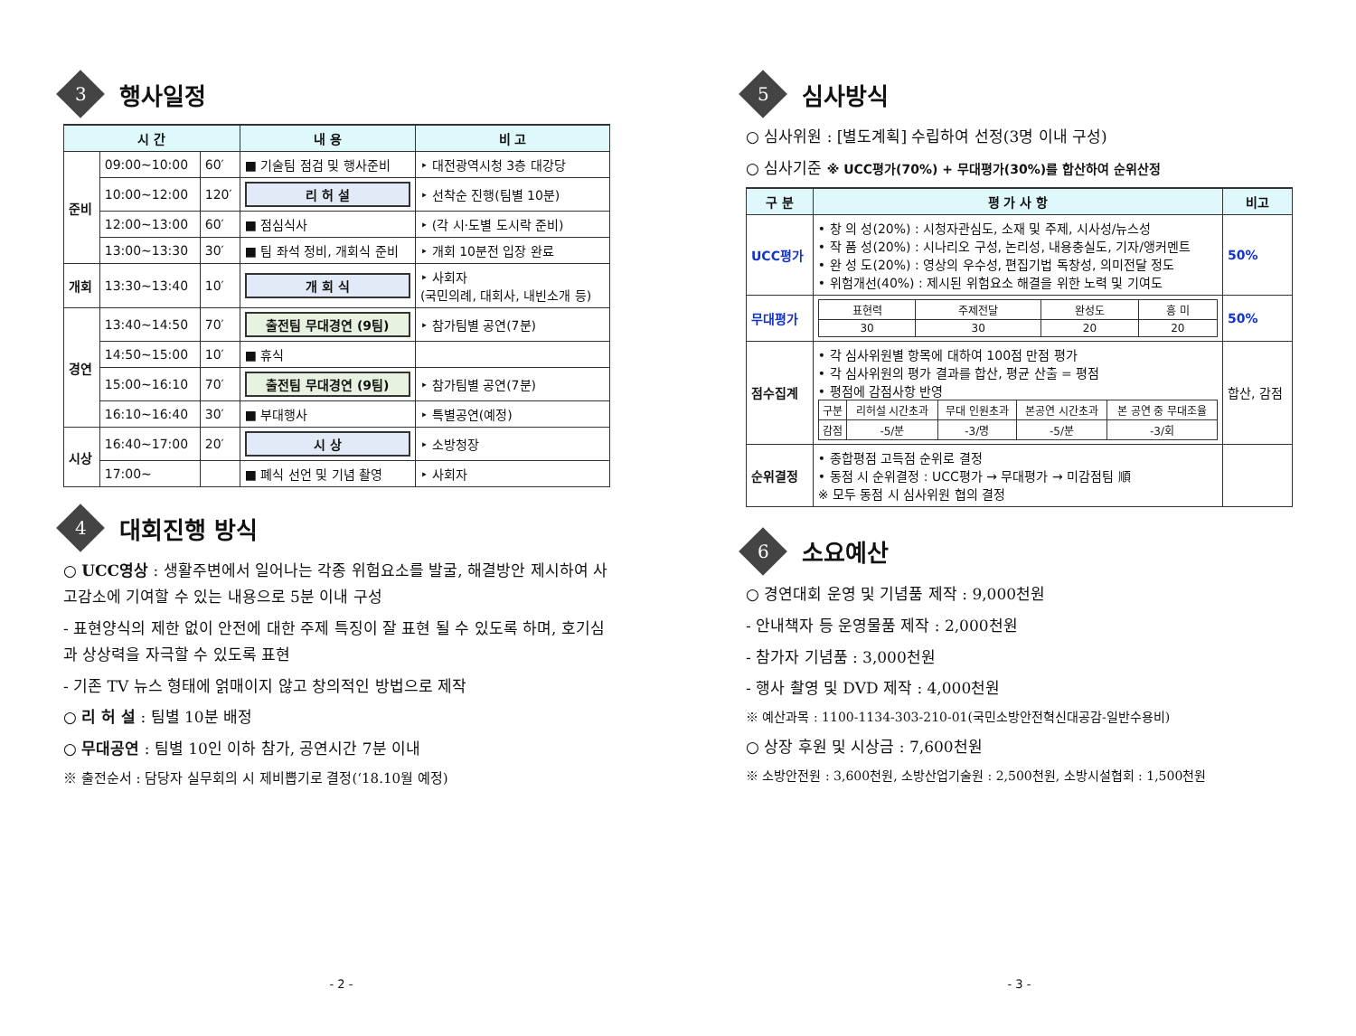3 행사일정
| 시 간 | | | 내 용 | 비 고 |
| --- | --- | --- | --- | --- |
| 준비 | 09:00~10:00 | 60′ | ■ 기술팀 점검 및 행사준비 | ‣ 대전광역시청 3층 대강당 |
| | 10:00~12:00 | 120′ | 리 허 설 | ‣ 선착순 진행(팀별 10분) |
| | 12:00~13:00 | 60′ | ■ 점심식사 | ‣ (각 시·도별 도시락 준비) |
| | 13:00~13:30 | 30′ | ■ 팀 좌석 정비, 개회식 준비 | ‣ 개회 10분전 입장 완료 |
| 개회 | 13:30~13:40 | 10′ | 개 회 식 | ‣ 사회자 (국민의례, 대회사, 내빈소개 등) |
| 경연 | 13:40~14:50 | 70′ | 출전팀 무대경연 (9팀) | ‣ 참가팀별 공연(7분) |
| | 14:50~15:00 | 10′ | ■ 휴식 | |
| | 15:00~16:10 | 70′ | 출전팀 무대경연 (9팀) | ‣ 참가팀별 공연(7분) |
| | 16:10~16:40 | 30′ | ■ 부대행사 | ‣ 특별공연(예정) |
| 시상 | 16:40~17:00 | 20′ | 시 상 | ‣ 소방청장 |
| | 17:00~ | | ■ 폐식 선언 및 기념 촬영 | ‣ 사회자 |
4 대회진행 방식
○ UCC영상 : 생활주변에서 일어나는 각종 위험요소를 발굴, 해결방안 제시하여 사고감소에 기여할 수 있는 내용으로 5분 이내 구성
- 표현양식의 제한 없이 안전에 대한 주제 특징이 잘 표현 될 수 있도록 하며, 호기심과 상상력을 자극할 수 있도록 표현
- 기존 TV 뉴스 형태에 얽매이지 않고 창의적인 방법으로 제작
○ 리 허 설 : 팀별 10분 배정
○ 무대공연 : 팀별 10인 이하 참가, 공연시간 7분 이내
※ 출전순서 : 담당자 실무회의 시 제비뽑기로 결정(‘18.10월 예정)
- 2 -
5 심사방식
○ 심사위원 : [별도계획] 수립하여 선정(3명 이내 구성)
○ 심사기준 ※ UCC평가(70%) + 무대평가(30%)를 합산하여 순위산정
| 구 분 | 평 가 사 항 | 비고 |
| --- | --- | --- |
| UCC평가 | • 창 의 성(20%) : 시청자관심도, 소재 및 주제, 시사성/뉴스성 • 작 품 성(20%) : 시나리오 구성, 논리성, 내용충실도, 기자/앵커멘트 • 완 성 도(20%) : 영상의 우수성, 편집기법 독창성, 의미전달 정도 • 위험개선(40%) : 제시된 위험요소 해결을 위한 노력 및 기여도 | 50% |
| 무대평가 | / 표현력 / 주제전달 / 완성도 / 흥 미 / / 30 / 30 / 20 / 20 / | 50% |
| 점수집계 | • 각 심사위원별 항목에 대하여 100점 만점 평가 • 각 심사위원의 평가 결과를 합산, 평균 산출 = 평점 • 평점에 감점사항 반영 / 구분 / 리허설 시간초과 / 무대 인원초과 / 본공연 시간초과 / 본 공연 중 무대조율 / / 감점 / -5/분 / -3/명 / -5/분 / -3/회 / | 합산, 감점 |
| 순위결정 | • 종합평점 고득점 순위로 결정 • 동점 시 순위결정 : UCC평가 → 무대평가 → 미감점팀 順 ※ 모두 동점 시 심사위원 협의 결정 | |
6 소요예산
○ 경연대회 운영 및 기념품 제작 : 9,000천원
- 안내책자 등 운영물품 제작 : 2,000천원
- 참가자 기념품 : 3,000천원
- 행사 촬영 및 DVD 제작 : 4,000천원
※ 예산과목 : 1100-1134-303-210-01(국민소방안전혁신대공감-일반수용비)
○ 상장 후원 및 시상금 : 7,600천원
※ 소방안전원 : 3,600천원, 소방산업기술원 : 2,500천원, 소방시설협회 : 1,500천원
- 3 -